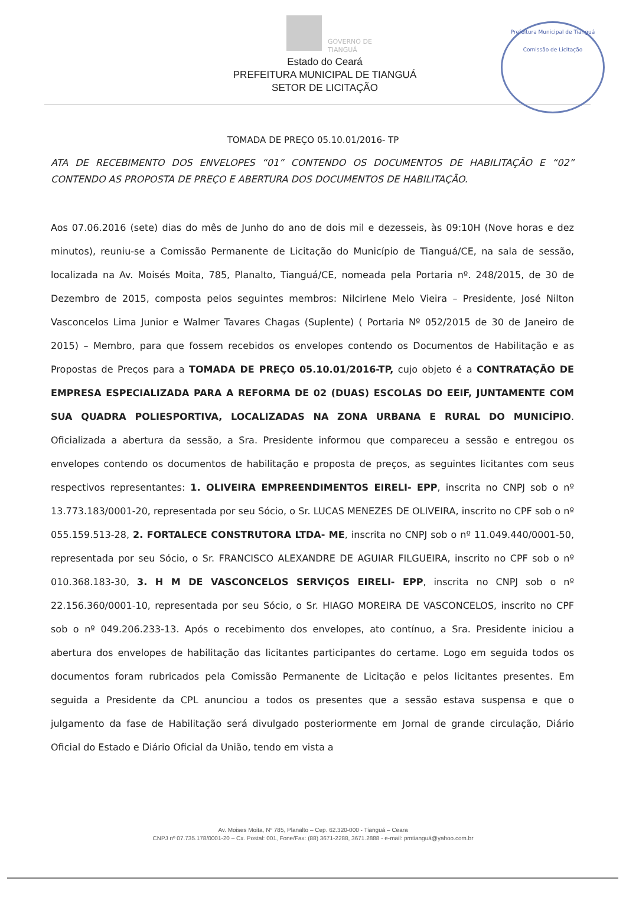Prefeitura Municipal de Tianguá
Comissão de Licitação
GOVERNO DE
TIANGUÁ
Estado do Ceará
PREFEITURA MUNICIPAL DE TIANGUÁ
SETOR DE LICITAÇÃO
TOMADA DE PREÇO 05.10.01/2016- TP
ATA DE RECEBIMENTO DOS ENVELOPES “01” CONTENDO OS DOCUMENTOS DE HABILITAÇÃO E “02” CONTENDO AS PROPOSTA DE PREÇO E ABERTURA DOS DOCUMENTOS DE HABILITAÇÃO.
Aos 07.06.2016 (sete) dias do mês de Junho do ano de dois mil e dezesseis, às 09:10H (Nove horas e dez minutos), reuniu-se a Comissão Permanente de Licitação do Município de Tianguá/CE, na sala de sessão, localizada na Av. Moisés Moita, 785, Planalto, Tianguá/CE, nomeada pela Portaria nº. 248/2015, de 30 de Dezembro de 2015, composta pelos seguintes membros: Nilcirlene Melo Vieira – Presidente, José Nilton Vasconcelos Lima Junior e Walmer Tavares Chagas (Suplente) ( Portaria Nº 052/2015 de 30 de Janeiro de 2015) – Membro, para que fossem recebidos os envelopes contendo os Documentos de Habilitação e as Propostas de Preços para a TOMADA DE PREÇO 05.10.01/2016-TP, cujo objeto é a CONTRATAÇÃO DE EMPRESA ESPECIALIZADA PARA A REFORMA DE 02 (DUAS) ESCOLAS DO EEIF, JUNTAMENTE COM SUA QUADRA POLIESPORTIVA, LOCALIZADAS NA ZONA URBANA E RURAL DO MUNICÍPIO. Oficializada a abertura da sessão, a Sra. Presidente informou que compareceu a sessão e entregou os envelopes contendo os documentos de habilitação e proposta de preços, as seguintes licitantes com seus respectivos representantes: 1. OLIVEIRA EMPREENDIMENTOS EIRELI- EPP, inscrita no CNPJ sob o nº 13.773.183/0001-20, representada por seu Sócio, o Sr. LUCAS MENEZES DE OLIVEIRA, inscrito no CPF sob o nº 055.159.513-28, 2. FORTALECE CONSTRUTORA LTDA- ME, inscrita no CNPJ sob o nº 11.049.440/0001-50, representada por seu Sócio, o Sr. FRANCISCO ALEXANDRE DE AGUIAR FILGUEIRA, inscrito no CPF sob o nº 010.368.183-30, 3. H M DE VASCONCELOS SERVIÇOS EIRELI- EPP, inscrita no CNPJ sob o nº 22.156.360/0001-10, representada por seu Sócio, o Sr. HIAGO MOREIRA DE VASCONCELOS, inscrito no CPF sob o nº 049.206.233-13. Após o recebimento dos envelopes, ato contínuo, a Sra. Presidente iniciou a abertura dos envelopes de habilitação das licitantes participantes do certame. Logo em seguida todos os documentos foram rubricados pela Comissão Permanente de Licitação e pelos licitantes presentes. Em seguida a Presidente da CPL anunciou a todos os presentes que a sessão estava suspensa e que o julgamento da fase de Habilitação será divulgado posteriormente em Jornal de grande circulação, Diário Oficial do Estado e Diário Oficial da União, tendo em vista a
Av. Moises Moita, Nº 785, Planalto – Cep. 62.320-000 - Tianguá – Ceara
CNPJ nº 07.735.178/0001-20 – Cx. Postal: 001, Fone/Fax: (88) 3671-2288, 3671.2888 - e-mail: pmtianguá@yahoo.com.br